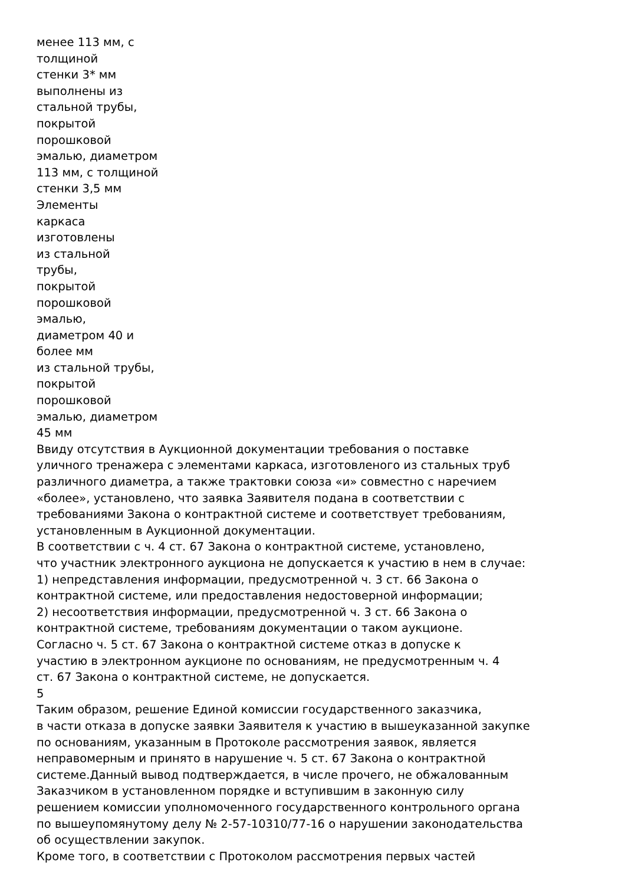менее 113 мм, с
толщиной
стенки 3* мм
выполнены из
стальной трубы,
покрытой
порошковой
эмалью, диаметром
113 мм, с толщиной
стенки 3,5 мм
Элементы
каркаса
изготовлены
из стальной
трубы,
покрытой
порошковой
эмалью,
диаметром 40 и
более мм
из стальной трубы,
покрытой
порошковой
эмалью, диаметром
45 мм
Ввиду отсутствия в Аукционной документации требования о поставке
уличного тренажера с элементами каркаса, изготовленого из стальных труб
различного диаметра, а также трактовки союза «и» совместно с наречием
«более», установлено, что заявка Заявителя подана в соответствии с
требованиями Закона о контрактной системе и соответствует требованиям,
установленным в Аукционной документации.
В соответствии с ч. 4 ст. 67 Закона о контрактной системе, установлено,
что участник электронного аукциона не допускается к участию в нем в случае:
1) непредставления информации, предусмотренной ч. 3 ст. 66 Закона о
контрактной системе, или предоставления недостоверной информации;
2) несоответствия информации, предусмотренной ч. 3 ст. 66 Закона о
контрактной системе, требованиям документации о таком аукционе.
Согласно ч. 5 ст. 67 Закона о контрактной системе отказ в допуске к
участию в электронном аукционе по основаниям, не предусмотренным ч. 4
ст. 67 Закона о контрактной системе, не допускается.
5
Таким образом, решение Единой комиссии государственного заказчика,
в части отказа в допуске заявки Заявителя к участию в вышеуказанной закупке
по основаниям, указанным в Протоколе рассмотрения заявок, является
неправомерным и принято в нарушение ч. 5 ст. 67 Закона о контрактной
системе.Данный вывод подтверждается, в числе прочего, не обжалованным
Заказчиком в установленном порядке и вступившим в законную силу
решением комиссии уполномоченного государственного контрольного органа
по вышеупомянутому делу № 2-57-10310/77-16 о нарушении законодательства
об осуществлении закупок.
Кроме того, в соответствии с Протоколом рассмотрения первых частей